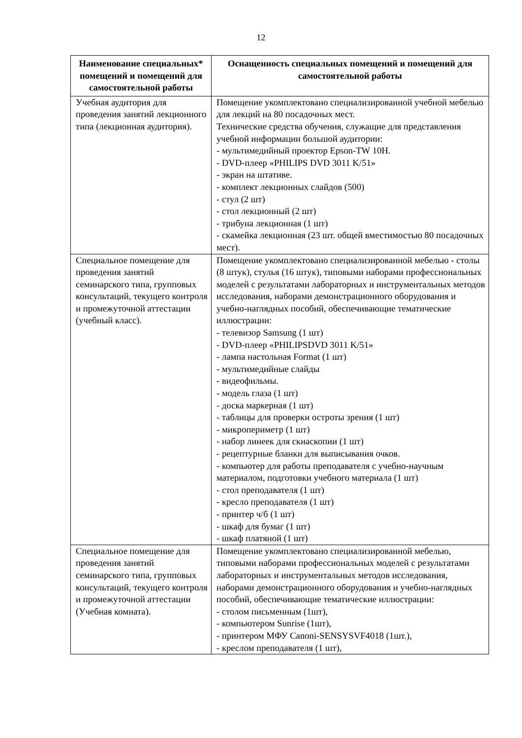12
| Наименование специальных* помещений и помещений для самостоятельной работы | Оснащенность специальных помещений и помещений для самостоятельной работы |
| --- | --- |
| Учебная аудитория для проведения занятий лекционного типа (лекционная аудитория). | Помещение укомплектовано специализированной учебной мебелью для лекций на 80 посадочных мест. Технические средства обучения, служащие для представления учебной информации большой аудитории: - мультимедийный проектор Epson-TW 10H. - DVD-плеер «PHILIPS DVD 3011 K/51» - экран на штативе. - комплект лекционных слайдов (500) - стул (2 шт) - стол лекционный (2 шт) - трибуна лекционная (1 шт) - скамейка лекционная (23 шт. общей вместимостью 80 посадочных мест). |
| Специальное помещение для проведения занятий семинарского типа, групповых консультаций, текущего контроля и промежуточной аттестации (учебный класс). | Помещение укомплектовано специализированной мебелью - столы (8 штук), стулья (16 штук), типовыми наборами профессиональных моделей с результатами лабораторных и инструментальных методов исследования, наборами демонстрационного оборудования и учебно-наглядных пособий, обеспечивающие тематические иллюстрации: - телевизор Samsung (1 шт) - DVD-плеер «PHILIPSDVD 3011 K/51» - лампа настольная Format (1 шт) - мультимедийные слайды - видеофильмы. - модель глаза (1 шт) - доска маркерная (1 шт) - таблицы для проверки остроты зрения (1 шт) - микропериметр (1 шт) - набор линеек для скиаскопии (1 шт) - рецептурные бланки для выписывания очков. - компьютер для работы преподавателя с учебно-научным материалом, подготовки учебного материала (1 шт) - стол преподавателя (1 шт) - кресло преподавателя (1 шт) - принтер ч/б (1 шт) - шкаф для бумаг (1 шт) - шкаф платяной (1 шт) |
| Специальное помещение для проведения занятий семинарского типа, групповых консультаций, текущего контроля и промежуточной аттестации (Учебная комната). | Помещение укомплектовано специализированной мебелью, типовыми наборами профессиональных моделей с результатами лабораторных и инструментальных методов исследования, наборами демонстрационного оборудования и учебно-наглядных пособий, обеспечивающие тематические иллюстрации: - столом письменным (1шт), - компьютером Sunrise (1шт), - принтером МФУ Canoni-SENSYSVF4018 (1шт.), - креслом преподавателя (1 шт), |